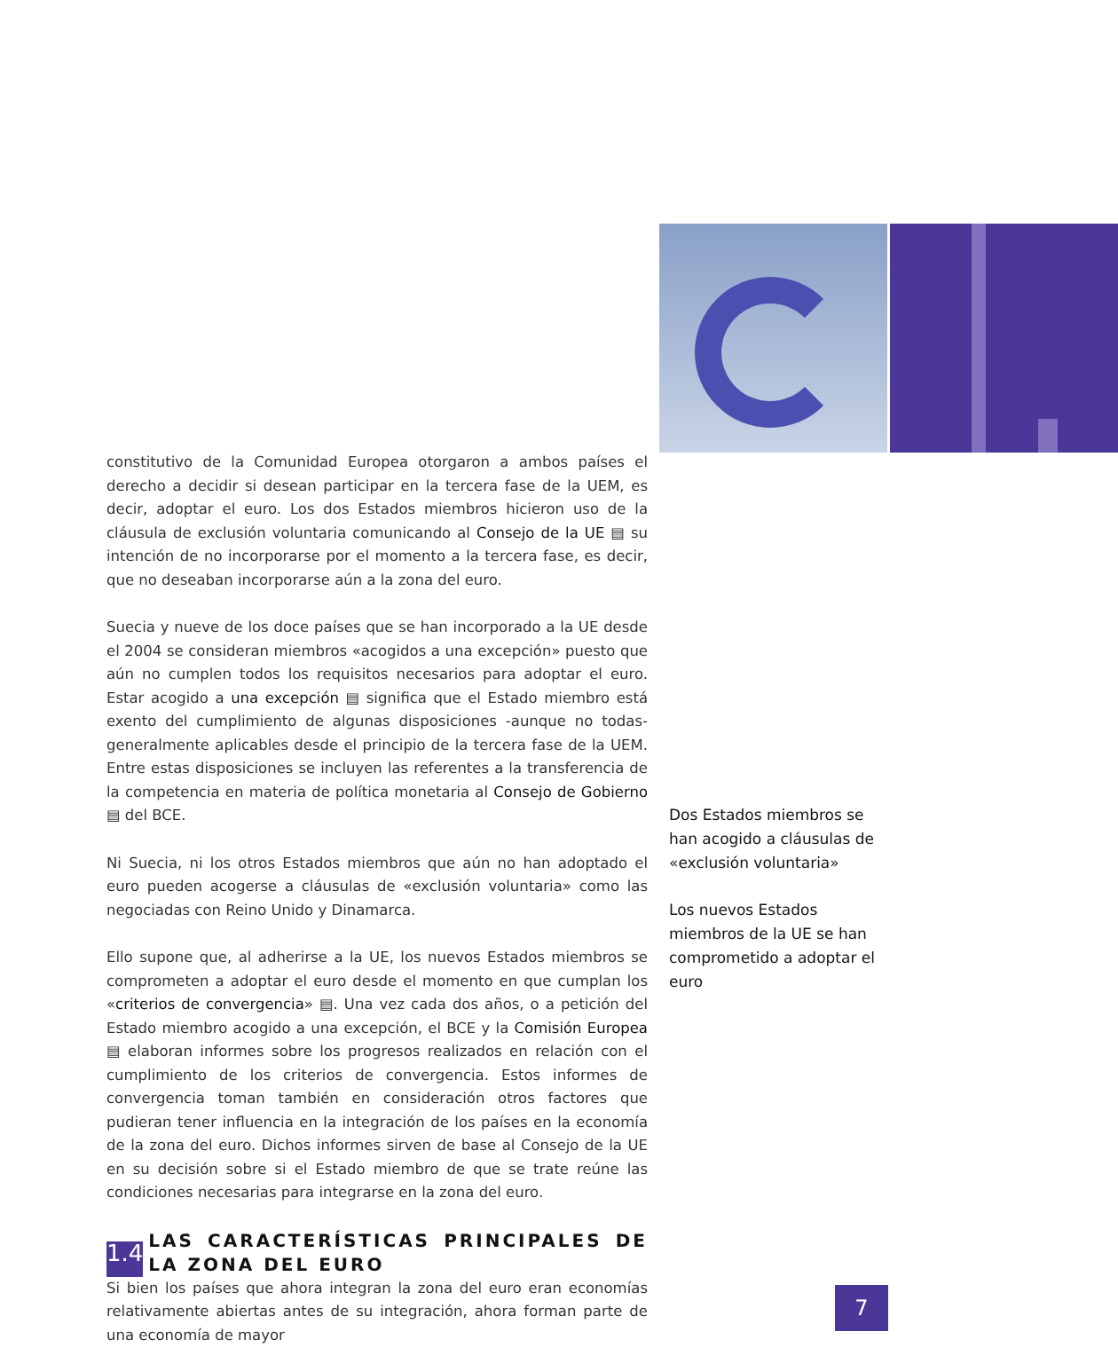constitutivo de la Comunidad Europea otorgaron a ambos países el derecho a decidir si desean participar en la tercera fase de la UEM, es decir, adoptar el euro. Los dos Estados miembros hicieron uso de la cláusula de exclusión voluntaria comunicando al Consejo de la UE ▤ su intención de no incorporarse por el momento a la tercera fase, es decir, que no deseaban incorporarse aún a la zona del euro.
Suecia y nueve de los doce países que se han incorporado a la UE desde el 2004 se consideran miembros «acogidos a una excepción» puesto que aún no cumplen todos los requisitos necesarios para adoptar el euro. Estar acogido a una excepción ▤ significa que el Estado miembro está exento del cumplimiento de algunas disposiciones -aunque no todas- generalmente aplicables desde el principio de la tercera fase de la UEM. Entre estas disposiciones se incluyen las referentes a la transferencia de la competencia en materia de política monetaria al Consejo de Gobierno ▤ del BCE.
Ni Suecia, ni los otros Estados miembros que aún no han adoptado el euro pueden acogerse a cláusulas de «exclusión voluntaria» como las negociadas con Reino Unido y Dinamarca.
Ello supone que, al adherirse a la UE, los nuevos Estados miembros se comprometen a adoptar el euro desde el momento en que cumplan los «criterios de convergencia» ▤. Una vez cada dos años, o a petición del Estado miembro acogido a una excepción, el BCE y la Comisión Europea ▤ elaboran informes sobre los progresos realizados en relación con el cumplimiento de los criterios de convergencia. Estos informes de convergencia toman también en consideración otros factores que pudieran tener influencia en la integración de los países en la economía de la zona del euro. Dichos informes sirven de base al Consejo de la UE en su decisión sobre si el Estado miembro de que se trate reúne las condiciones necesarias para integrarse en la zona del euro.
1.4 LAS CARACTERÍSTICAS PRINCIPALES DE LA ZONA DEL EURO
Si bien los países que ahora integran la zona del euro eran economías relativamente abiertas antes de su integración, ahora forman parte de una economía de mayor
Dos Estados miembros se han acogido a cláusulas de «exclusión voluntaria»
Los nuevos Estados miembros de la UE se han comprometido a adoptar el euro
7